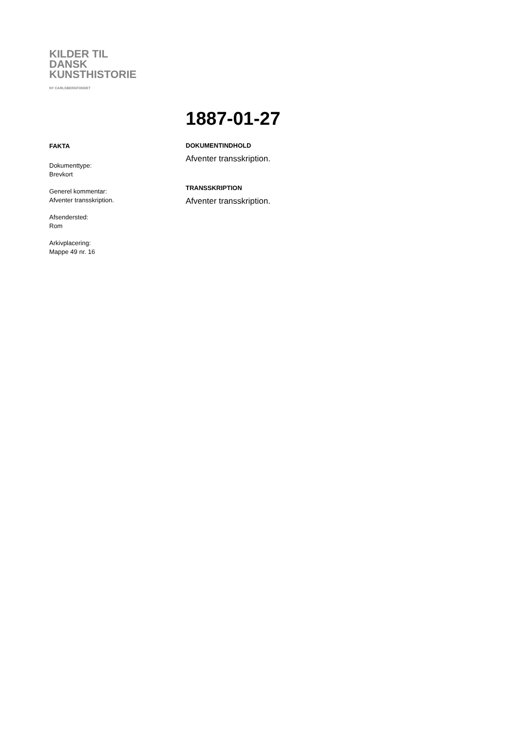KILDER TIL
DANSK
KUNSTHISTORIE
NY CARLSBERGFONDET
1887-01-27
FAKTA
Dokumenttype:
Brevkort
Generel kommentar:
Afventer transskription.
Afsendersted:
Rom
Arkivplacering:
Mappe 49 nr. 16
DOKUMENTINDHOLD
Afventer transskription.
TRANSSKRIPTION
Afventer transskription.